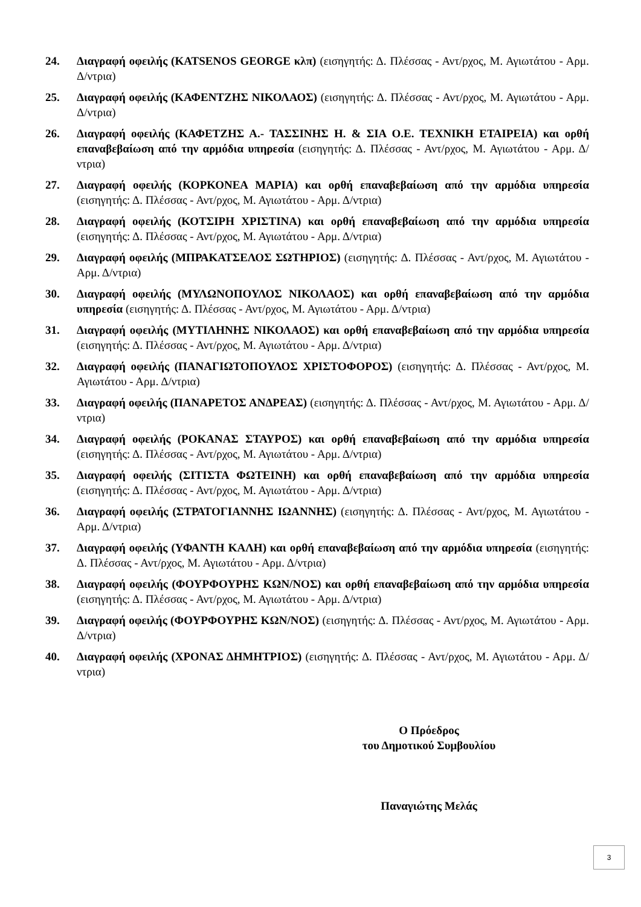24. Διαγραφή οφειλής (KATSENOS GEORGE κλπ) (εισηγητής: Δ. Πλέσσας - Αντ/ρχος, Μ. Αγιωτάτου - Αρμ. Δ/ντρια)
25. Διαγραφή οφειλής (ΚΑΦΕΝΤΖΗΣ ΝΙΚΟΛΑΟΣ) (εισηγητής: Δ. Πλέσσας - Αντ/ρχος, Μ. Αγιωτάτου - Αρμ. Δ/ντρια)
26. Διαγραφή οφειλής (ΚΑΦΕΤΖΗΣ Α.- ΤΑΣΣΙΝΗΣ Η. & ΣΙΑ Ο.Ε. ΤΕΧΝΙΚΗ ΕΤΑΙΡΕΙΑ) και ορθή επαναβεβαίωση από την αρμόδια υπηρεσία (εισηγητής: Δ. Πλέσσας - Αντ/ρχος, Μ. Αγιωτάτου - Αρμ. Δ/ντρια)
27. Διαγραφή οφειλής (ΚΟΡΚΟΝΕΑ ΜΑΡΙΑ) και ορθή επαναβεβαίωση από την αρμόδια υπηρεσία (εισηγητής: Δ. Πλέσσας - Αντ/ρχος, Μ. Αγιωτάτου - Αρμ. Δ/ντρια)
28. Διαγραφή οφειλής (ΚΟΤΣΙΡΗ ΧΡΙΣΤΙΝΑ) και ορθή επαναβεβαίωση από την αρμόδια υπηρεσία (εισηγητής: Δ. Πλέσσας - Αντ/ρχος, Μ. Αγιωτάτου - Αρμ. Δ/ντρια)
29. Διαγραφή οφειλής (ΜΠΡΑΚΑΤΣΕΛΟΣ ΣΩΤΗΡΙΟΣ) (εισηγητής: Δ. Πλέσσας - Αντ/ρχος, Μ. Αγιωτάτου - Αρμ. Δ/ντρια)
30. Διαγραφή οφειλής (ΜΥΛΩΝΟΠΟΥΛΟΣ ΝΙΚΟΛΑΟΣ) και ορθή επαναβεβαίωση από την αρμόδια υπηρεσία (εισηγητής: Δ. Πλέσσας - Αντ/ρχος, Μ. Αγιωτάτου - Αρμ. Δ/ντρια)
31. Διαγραφή οφειλής (ΜΥΤΙΛΗΝΗΣ ΝΙΚΟΛΑΟΣ) και ορθή επαναβεβαίωση από την αρμόδια υπηρεσία (εισηγητής: Δ. Πλέσσας - Αντ/ρχος, Μ. Αγιωτάτου - Αρμ. Δ/ντρια)
32. Διαγραφή οφειλής (ΠΑΝΑΓΙΩΤΟΠΟΥΛΟΣ ΧΡΙΣΤΟΦΟΡΟΣ) (εισηγητής: Δ. Πλέσσας - Αντ/ρχος, Μ. Αγιωτάτου - Αρμ. Δ/ντρια)
33. Διαγραφή οφειλής (ΠΑΝΑΡΕΤΟΣ ΑΝΔΡΕΑΣ) (εισηγητής: Δ. Πλέσσας - Αντ/ρχος, Μ. Αγιωτάτου - Αρμ. Δ/ντρια)
34. Διαγραφή οφειλής (ΡΟΚΑΝΑΣ ΣΤΑΥΡΟΣ) και ορθή επαναβεβαίωση από την αρμόδια υπηρεσία (εισηγητής: Δ. Πλέσσας - Αντ/ρχος, Μ. Αγιωτάτου - Αρμ. Δ/ντρια)
35. Διαγραφή οφειλής (ΣΙΤΙΣΤΑ ΦΩΤΕΙΝΗ) και ορθή επαναβεβαίωση από την αρμόδια υπηρεσία (εισηγητής: Δ. Πλέσσας - Αντ/ρχος, Μ. Αγιωτάτου - Αρμ. Δ/ντρια)
36. Διαγραφή οφειλής (ΣΤΡΑΤΟΓΙΑΝΝΗΣ ΙΩΑΝΝΗΣ) (εισηγητής: Δ. Πλέσσας - Αντ/ρχος, Μ. Αγιωτάτου - Αρμ. Δ/ντρια)
37. Διαγραφή οφειλής (ΥΦΑΝΤΗ ΚΑΛΗ) και ορθή επαναβεβαίωση από την αρμόδια υπηρεσία (εισηγητής: Δ. Πλέσσας - Αντ/ρχος, Μ. Αγιωτάτου - Αρμ. Δ/ντρια)
38. Διαγραφή οφειλής (ΦΟΥΡΦΟΥΡΗΣ ΚΩΝ/ΝΟΣ) και ορθή επαναβεβαίωση από την αρμόδια υπηρεσία (εισηγητής: Δ. Πλέσσας - Αντ/ρχος, Μ. Αγιωτάτου - Αρμ. Δ/ντρια)
39. Διαγραφή οφειλής (ΦΟΥΡΦΟΥΡΗΣ ΚΩΝ/ΝΟΣ) (εισηγητής: Δ. Πλέσσας - Αντ/ρχος, Μ. Αγιωτάτου - Αρμ. Δ/ντρια)
40. Διαγραφή οφειλής (ΧΡΟΝΑΣ ΔΗΜΗΤΡΙΟΣ) (εισηγητής: Δ. Πλέσσας - Αντ/ρχος, Μ. Αγιωτάτου - Αρμ. Δ/ντρια)
Ο Πρόεδρος
του Δημοτικού Συμβουλίου
Παναγιώτης Μελάς
3